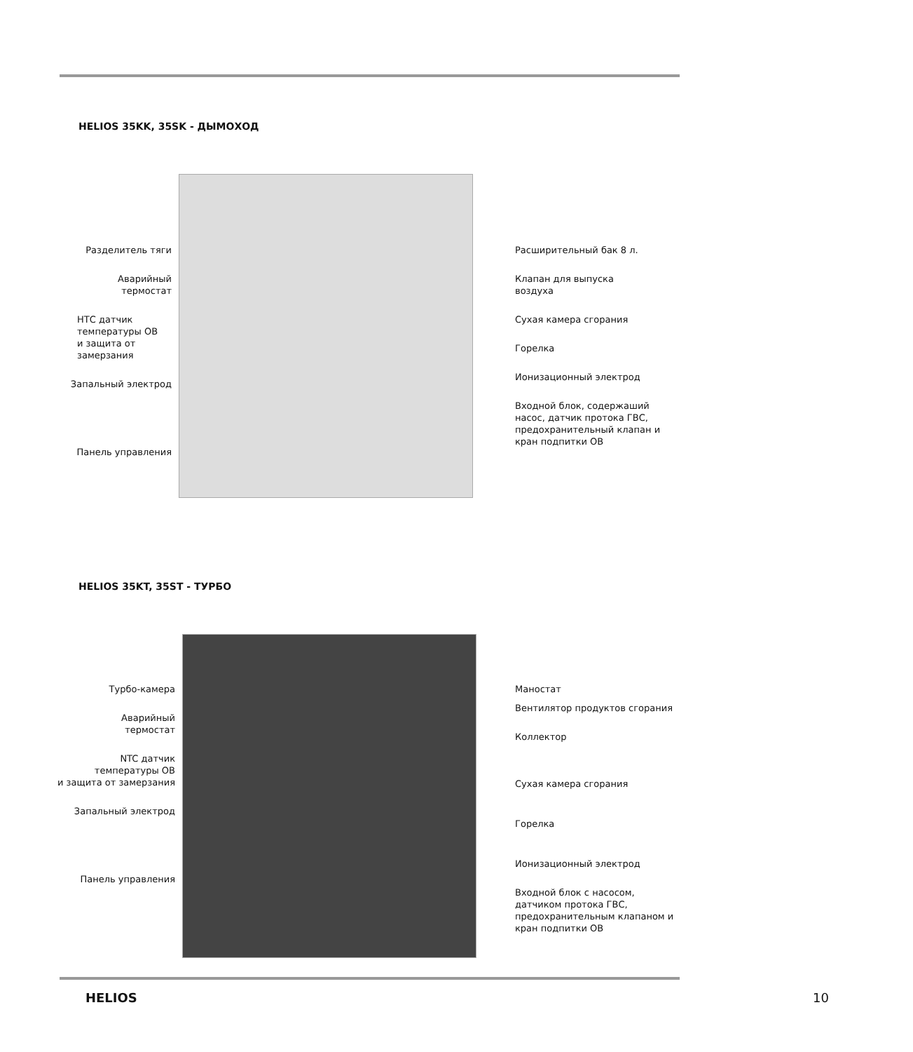HELIOS 35KK, 35SK - ДЫМОХОД
Разделитель тяги
Аварийный
термостат
НТС датчик
температуры ОВ
и защита от замерзания
Запальный электрод
Панель управления
Расширительный бак 8 л.
Клапан для выпуска
воздуха
Сухая камера сгорания
Горелка
Ионизационный электрод
Входной блок, содержаший
насос, датчик протока ГВС,
предохранительный клапан и
кран подпитки ОВ
HELIOS 35KT, 35ST - ТУРБО
Турбо-камера
Аварийный
термостат
NTC датчик
температуры ОВ
и защита от замерзания
Запальный электрод
Панель управления
Маностат
Вентилятор продуктов сгорания
Коллектор
Сухая камера сгорания
Горелка
Ионизационный электрод
Входной блок с насосом,
датчиком протока ГВС,
предохранительным клапаном и
кран подпитки ОВ
HELIOS 10